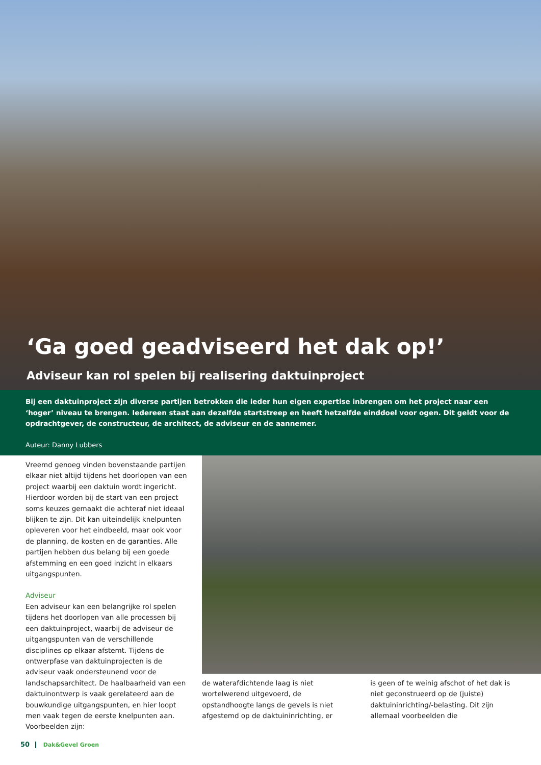‘Ga goed geadviseerd het dak op!’
Adviseur kan rol spelen bij realisering daktuinproject
Bij een daktuinproject zijn diverse partijen betrokken die ieder hun eigen expertise inbrengen om het project naar een ‘hoger’ niveau te brengen. Iedereen staat aan dezelfde startstreep en heeft hetzelfde einddoel voor ogen. Dit geldt voor de opdrachtgever, de constructeur, de architect, de adviseur en de aannemer.
Auteur: Danny Lubbers
Vreemd genoeg vinden bovenstaande partijen elkaar niet altijd tijdens het doorlopen van een project waarbij een daktuin wordt ingericht. Hierdoor worden bij de start van een project soms keuzes gemaakt die achteraf niet ideaal blijken te zijn. Dit kan uiteindelijk knelpunten opleveren voor het eindbeeld, maar ook voor de planning, de kosten en de garanties. Alle partijen hebben dus belang bij een goede afstemming en een goed inzicht in elkaars uitgangspunten.
Adviseur
Een adviseur kan een belangrijke rol spelen tijdens het doorlopen van alle processen bij een daktuinproject, waarbij de adviseur de uitgangspunten van de verschillende disciplines op elkaar afstemt. Tijdens de ontwerpfase van daktuinprojecten is de adviseur vaak ondersteunend voor de landschapsarchitect. De haalbaarheid van een daktuinontwerp is vaak gerelateerd aan de bouwkundige uitgangspunten, en hier loopt men vaak tegen de eerste knelpunten aan. Voorbeelden zijn:
de waterafdichtende laag is niet wortelwerend uitgevoerd, de opstandhoogte langs de gevels is niet afgestemd op de daktuininrichting, er
is geen of te weinig afschot of het dak is niet geconstrueerd op de (juiste) daktuininrichting/-belasting. Dit zijn allemaal voorbeelden die
50 Dak&Gevel Groen